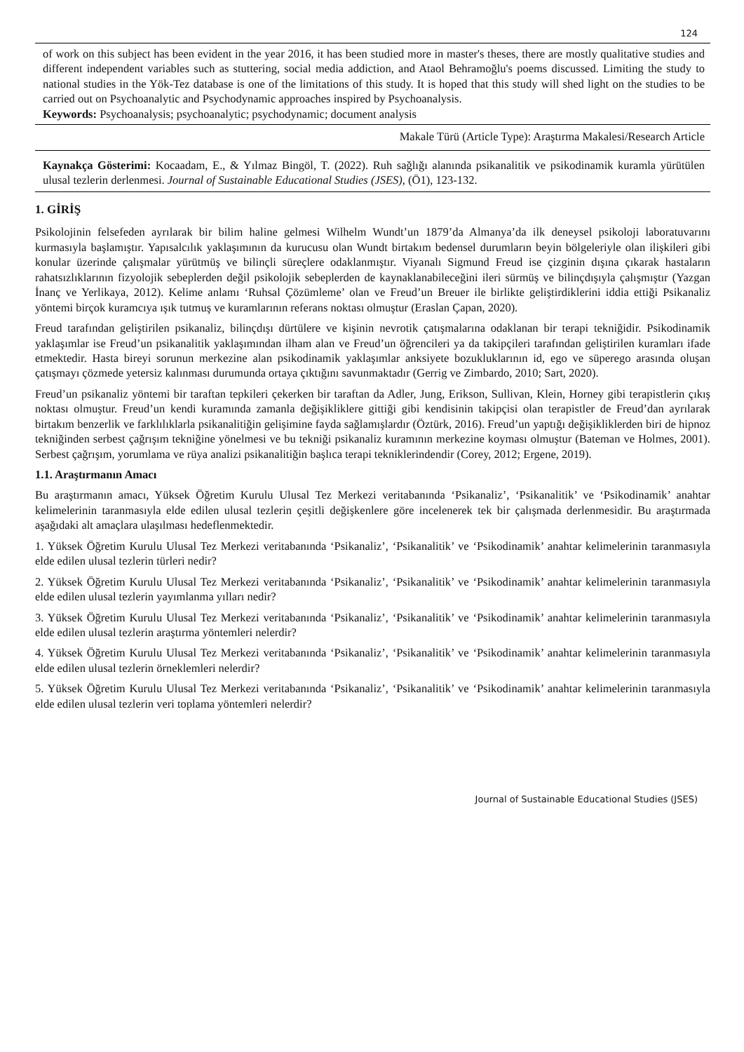124
of work on this subject has been evident in the year 2016, it has been studied more in master's theses, there are mostly qualitative studies and different independent variables such as stuttering, social media addiction, and Ataol Behramoğlu's poems discussed. Limiting the study to national studies in the Yök-Tez database is one of the limitations of this study. It is hoped that this study will shed light on the studies to be carried out on Psychoanalytic and Psychodynamic approaches inspired by Psychoanalysis.
Keywords: Psychoanalysis; psychoanalytic; psychodynamic; document analysis
Makale Türü (Article Type): Araştırma Makalesi/Research Article
Kaynakça Gösterimi: Kocaadam, E., & Yılmaz Bingöl, T. (2022). Ruh sağlığı alanında psikanalitik ve psikodinamik kuramla yürütülen ulusal tezlerin derlenmesi. Journal of Sustainable Educational Studies (JSES), (Ö1), 123-132.
1. GİRİŞ
Psikolojinin felsefeden ayrılarak bir bilim haline gelmesi Wilhelm Wundt’un 1879’da Almanya’da ilk deneysel psikoloji laboratuvarını kurmasıyla başlamıştır. Yapısalcılık yaklaşımının da kurucusu olan Wundt birtakım bedensel durumların beyin bölgeleriyle olan ilişkileri gibi konular üzerinde çalışmalar yürütmüş ve bilinçli süreçlere odaklanmıştır. Viyanalı Sigmund Freud ise çizginin dışına çıkarak hastaların rahatsızlıklarının fizyolojik sebeplerden değil psikolojik sebeplerden de kaynaklanabileceğini ileri sürmüş ve bilinçdışıyla çalışmıştır (Yazgan İnanç ve Yerlikaya, 2012). Kelime anlamı ‘Ruhsal Çözümleme’ olan ve Freud’un Breuer ile birlikte geliştirdiklerini iddia ettiği Psikanaliz yöntemi birçok kuramcıya ışık tutmuş ve kuramlarının referans noktası olmuştur (Eraslan Çapan, 2020).
Freud tarafından geliştirilen psikanaliz, bilinçdışı dürtülere ve kişinin nevrotik çatışmalarına odaklanan bir terapi tekniğidir. Psikodinamik yaklaşımlar ise Freud’un psikanalitik yaklaşımından ilham alan ve Freud’un öğrencileri ya da takipçileri tarafından geliştirilen kuramları ifade etmektedir. Hasta bireyi sorunun merkezine alan psikodinamik yaklaşımlar anksiyete bozukluklarının id, ego ve süperego arasında oluşan çatışmayı çözmede yetersiz kalınması durumunda ortaya çıktığını savunmaktadır (Gerrig ve Zimbardo, 2010; Sart, 2020).
Freud’un psikanaliz yöntemi bir taraftan tepkileri çekerken bir taraftan da Adler, Jung, Erikson, Sullivan, Klein, Horney gibi terapistlerin çıkış noktası olmuştur. Freud’un kendi kuramında zamanla değişikliklere gittiği gibi kendisinin takipçisi olan terapistler de Freud’dan ayrılarak birtakım benzerlik ve farklılıklarla psikanalitiğin gelişimine fayda sağlamışlardır (Öztürk, 2016). Freud’un yaptığı değişikliklerden biri de hipnoz tekniğinden serbest çağrışım tekniğine yönelmesi ve bu tekniği psikanaliz kuramının merkezine koyması olmuştur (Bateman ve Holmes, 2001). Serbest çağrışım, yorumlama ve rüya analizi psikanalitiğin başlıca terapi tekniklerindendir (Corey, 2012; Ergene, 2019).
1.1. Araştırmanın Amacı
Bu araştırmanın amacı, Yüksek Öğretim Kurulu Ulusal Tez Merkezi veritabanında ‘Psikanaliz’, ‘Psikanalitik’ ve ‘Psikodinamik’ anahtar kelimelerinin taranmasıyla elde edilen ulusal tezlerin çeşitli değişkenlere göre incelenerek tek bir çalışmada derlenmesidir. Bu araştırmada aşağıdaki alt amaçlara ulaşılması hedeflenmektedir.
1. Yüksek Öğretim Kurulu Ulusal Tez Merkezi veritabanında ‘Psikanaliz’, ‘Psikanalitik’ ve ‘Psikodinamik’ anahtar kelimelerinin taranmasıyla elde edilen ulusal tezlerin türleri nedir?
2. Yüksek Öğretim Kurulu Ulusal Tez Merkezi veritabanında ‘Psikanaliz’, ‘Psikanalitik’ ve ‘Psikodinamik’ anahtar kelimelerinin taranmasıyla elde edilen ulusal tezlerin yayımlanma yılları nedir?
3. Yüksek Öğretim Kurulu Ulusal Tez Merkezi veritabanında ‘Psikanaliz’, ‘Psikanalitik’ ve ‘Psikodinamik’ anahtar kelimelerinin taranmasıyla elde edilen ulusal tezlerin araştırma yöntemleri nelerdir?
4. Yüksek Öğretim Kurulu Ulusal Tez Merkezi veritabanında ‘Psikanaliz’, ‘Psikanalitik’ ve ‘Psikodinamik’ anahtar kelimelerinin taranmasıyla elde edilen ulusal tezlerin örneklemleri nelerdir?
5. Yüksek Öğretim Kurulu Ulusal Tez Merkezi veritabanında ‘Psikanaliz’, ‘Psikanalitik’ ve ‘Psikodinamik’ anahtar kelimelerinin taranmasıyla elde edilen ulusal tezlerin veri toplama yöntemleri nelerdir?
Journal of Sustainable Educational Studies (JSES)